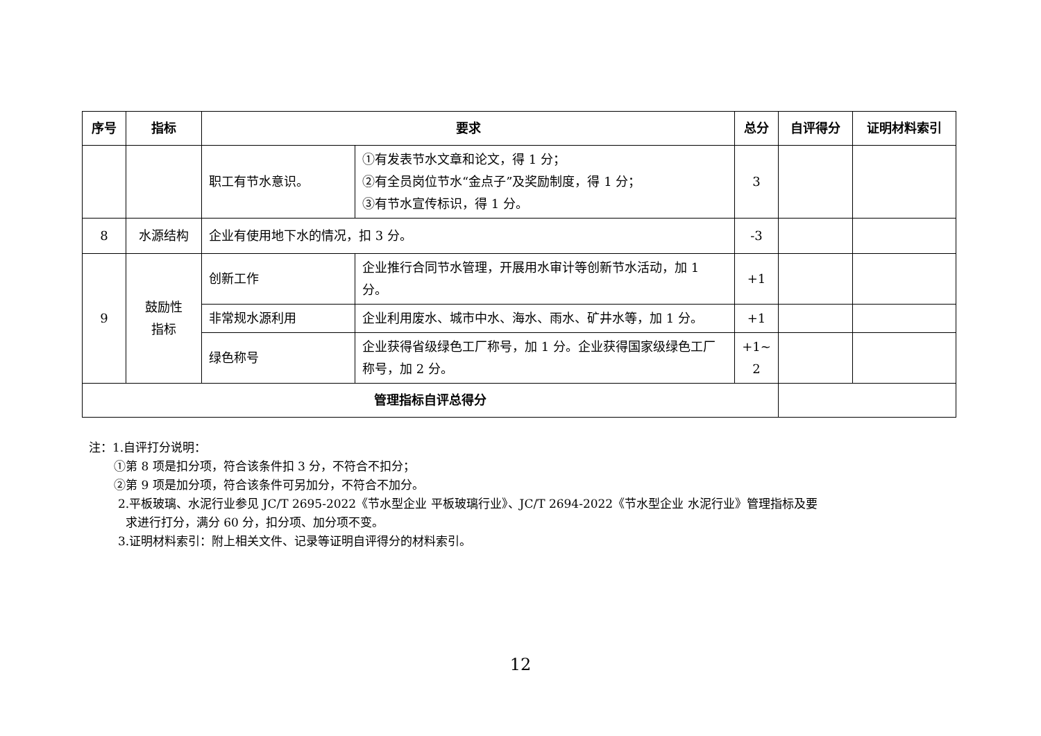| 序号 | 指标 | 要求 | | 总分 | 自评得分 | 证明材料索引 |
| --- | --- | --- | --- | --- | --- | --- |
| | | 职工有节水意识。 | ①有发表节水文章和论文，得 1 分； ②有全员岗位节水“金点子”及奖励制度，得 1 分； ③有节水宣传标识，得 1 分。 | 3 | | |
| 8 | 水源结构 | 企业有使用地下水的情况，扣 3 分。 | | -3 | | |
| 9 | 鼓励性 指标 | 创新工作 | 企业推行合同节水管理，开展用水审计等创新节水活动，加 1 分。 | +1 | | |
| | | 非常规水源利用 | 企业利用废水、城市中水、海水、雨水、矿井水等，加 1 分。 | +1 | | |
| | | 绿色称号 | 企业获得省级绿色工厂称号，加 1 分。企业获得国家级绿色工厂称号，加 2 分。 | +1~ 2 | | |
| 管理指标自评总得分 | | | | | | |
注：1.自评打分说明：
①第 8 项是扣分项，符合该条件扣 3 分，不符合不扣分；
②第 9 项是加分项，符合该条件可另加分，不符合不加分。
2.平板玻璃、水泥行业参见 JC/T 2695-2022《节水型企业 平板玻璃行业》、JC/T 2694-2022《节水型企业 水泥行业》管理指标及要
求进行打分，满分 60 分，扣分项、加分项不变。
3.证明材料索引：附上相关文件、记录等证明自评得分的材料索引。
12